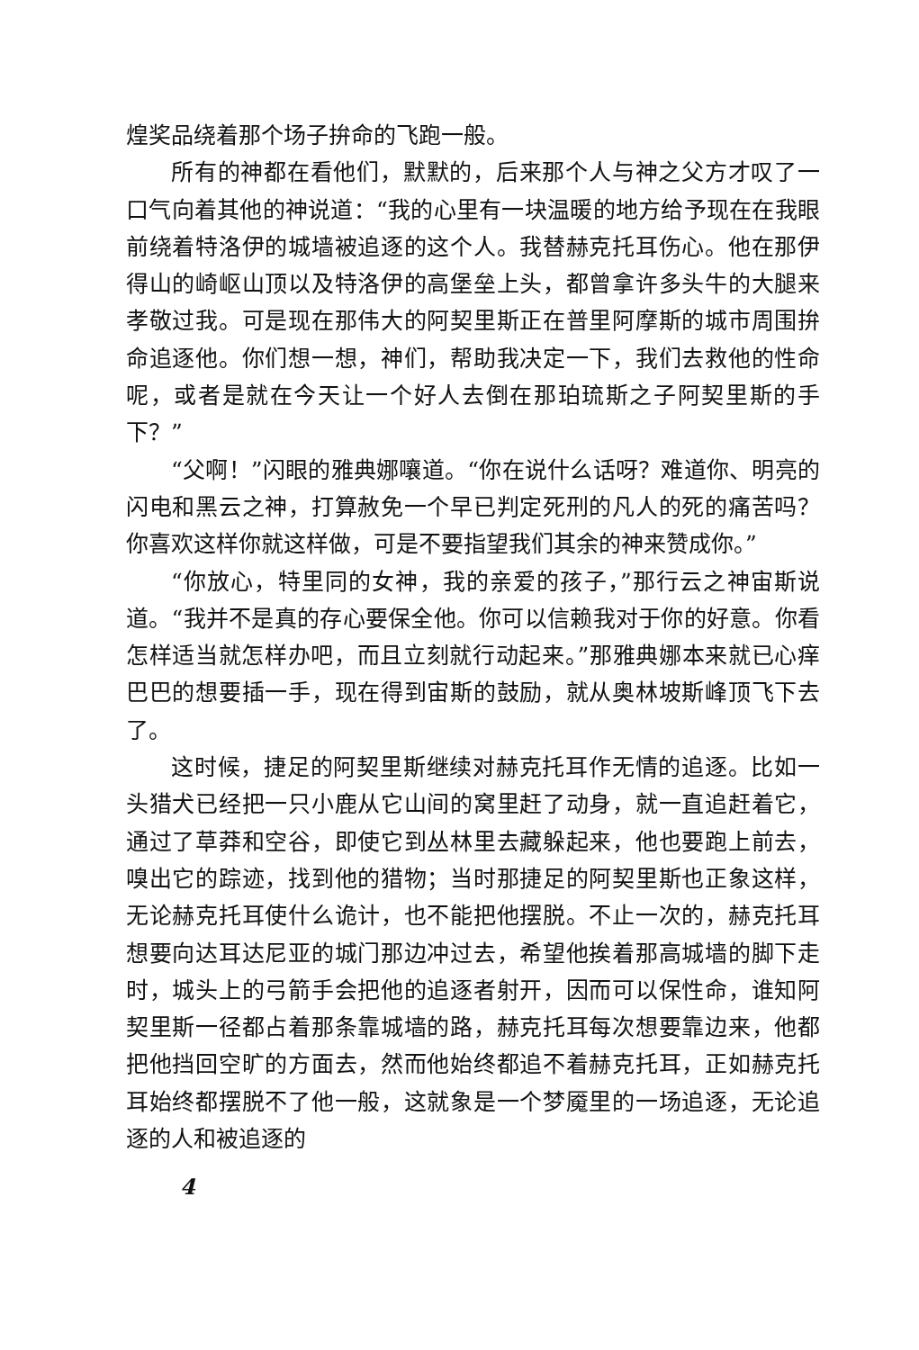煌奖品绕着那个场子拚命的飞跑一般。
所有的神都在看他们，默默的，后来那个人与神之父方才叹了一口气向着其他的神说道：“我的心里有一块温暖的地方给予现在在我眼前绕着特洛伊的城墙被追逐的这个人。我替赫克托耳伤心。他在那伊得山的崎岖山顶以及特洛伊的高堡垒上头，都曾拿许多头牛的大腿来孝敬过我。可是现在那伟大的阿契里斯正在普里阿摩斯的城市周围拚命追逐他。你们想一想，神们，帮助我决定一下，我们去救他的性命呢，或者是就在今天让一个好人去倒在那珀琉斯之子阿契里斯的手下？”
“父啊！”闪眼的雅典娜嚷道。“你在说什么话呀？难道你、明亮的闪电和黑云之神，打算赦免一个早已判定死刑的凡人的死的痛苦吗？你喜欢这样你就这样做，可是不要指望我们其余的神来赞成你。”
“你放心，特里同的女神，我的亲爱的孩子，”那行云之神宙斯说道。“我并不是真的存心要保全他。你可以信赖我对于你的好意。你看怎样适当就怎样办吧，而且立刻就行动起来。”那雅典娜本来就已心痒巴巴的想要插一手，现在得到宙斯的鼓励，就从奥林坡斯峰顶飞下去了。
这时候，捷足的阿契里斯继续对赫克托耳作无情的追逐。比如一头猎犬已经把一只小鹿从它山间的窝里赶了动身，就一直追赶着它，通过了草莽和空谷，即使它到丛林里去藏躲起来，他也要跑上前去，嗅出它的踪迹，找到他的猎物；当时那捷足的阿契里斯也正象这样，无论赫克托耳使什么诡计，也不能把他摆脱。不止一次的，赫克托耳想要向达耳达尼亚的城门那边冲过去，希望他挨着那高城墙的脚下走时，城头上的弓箭手会把他的追逐者射开，因而可以保性命，谁知阿契里斯一径都占着那条靠城墙的路，赫克托耳每次想要靠边来，他都把他挡回空旷的方面去，然而他始终都追不着赫克托耳，正如赫克托耳始终都摆脱不了他一般，这就象是一个梦魇里的一场追逐，无论追逐的人和被追逐的
4